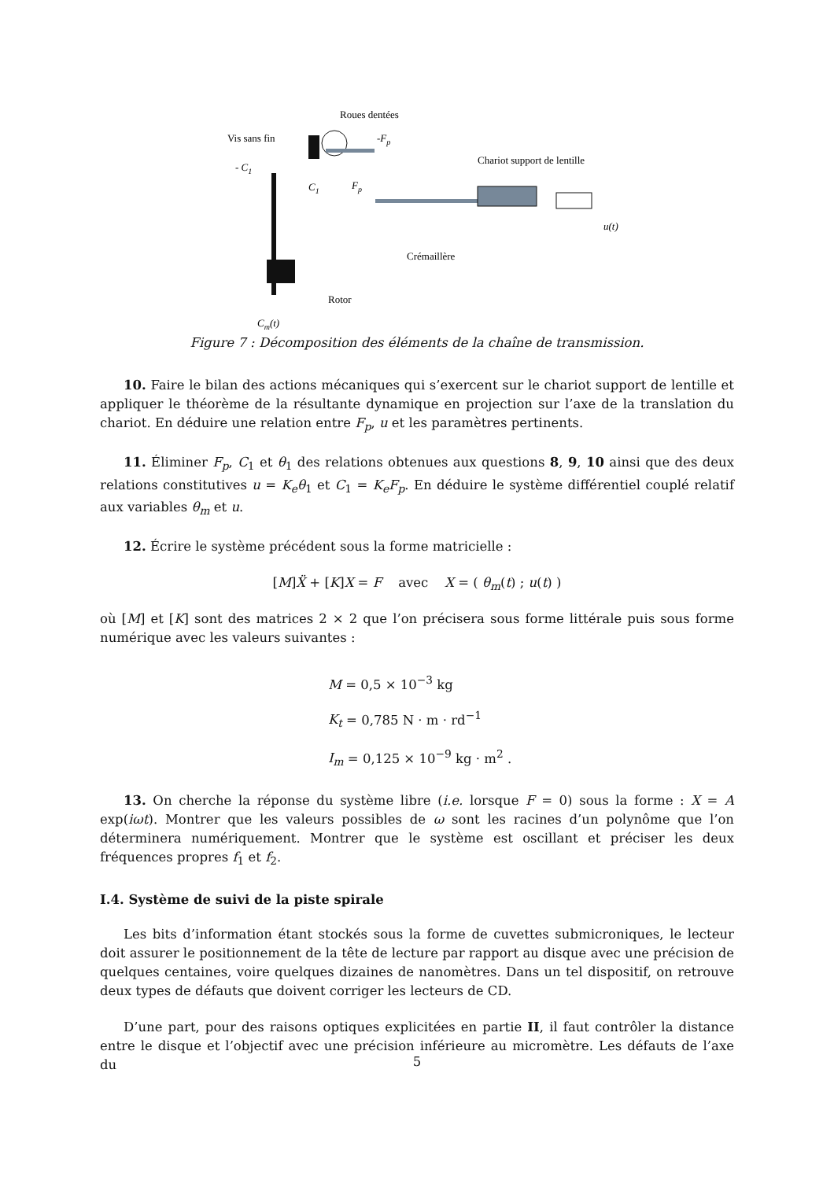Roues dentées
Vis sans fin
-Fp
Chariot support de lentille
- C1
C1
Fp
u(t)
Crémaillère
Rotor
Cm(t)
Figure 7 : Décomposition des éléments de la chaîne de transmission.
10. Faire le bilan des actions mécaniques qui s’exercent sur le chariot support de lentille et appliquer le théorème de la résultante dynamique en projection sur l’axe de la translation du chariot. En déduire une relation entre F<sub>p</sub>, u et les paramètres pertinents.
11. Éliminer F<sub>p</sub>, C<sub>1</sub> et θ<sub>1</sub> des relations obtenues aux questions 8, 9, 10 ainsi que des deux relations constitutives u = K<sub>e</sub>θ<sub>1</sub> et C<sub>1</sub> = K<sub>e</sub>F<sub>p</sub>. En déduire le système différentiel couplé relatif aux variables θ<sub>m</sub> et u.
12. Écrire le système précédent sous la forme matricielle :
[M]Ẍ + [K]X = F avec X = ( θ<sub>m</sub>(t) ; u(t) )
où [M] et [K] sont des matrices 2 × 2 que l’on précisera sous forme littérale puis sous forme numérique avec les valeurs suivantes :
M = 0,5 × 10<sup>−3</sup> kg
K<sub>t</sub> = 0,785 N · m · rd<sup>−1</sup>
I<sub>m</sub> = 0,125 × 10<sup>−9</sup> kg · m<sup>2</sup> .
13. On cherche la réponse du système libre (i.e. lorsque F = 0) sous la forme : X = A exp(iωt). Montrer que les valeurs possibles de ω sont les racines d’un polynôme que l’on déterminera numériquement. Montrer que le système est oscillant et préciser les deux fréquences propres f<sub>1</sub> et f<sub>2</sub>.
I.4. Système de suivi de la piste spirale
Les bits d’information étant stockés sous la forme de cuvettes submicroniques, le lecteur doit assurer le positionnement de la tête de lecture par rapport au disque avec une précision de quelques centaines, voire quelques dizaines de nanomètres. Dans un tel dispositif, on retrouve deux types de défauts que doivent corriger les lecteurs de CD.
D’une part, pour des raisons optiques explicitées en partie II, il faut contrôler la distance entre le disque et l’objectif avec une précision inférieure au micromètre. Les défauts de l’axe du
5